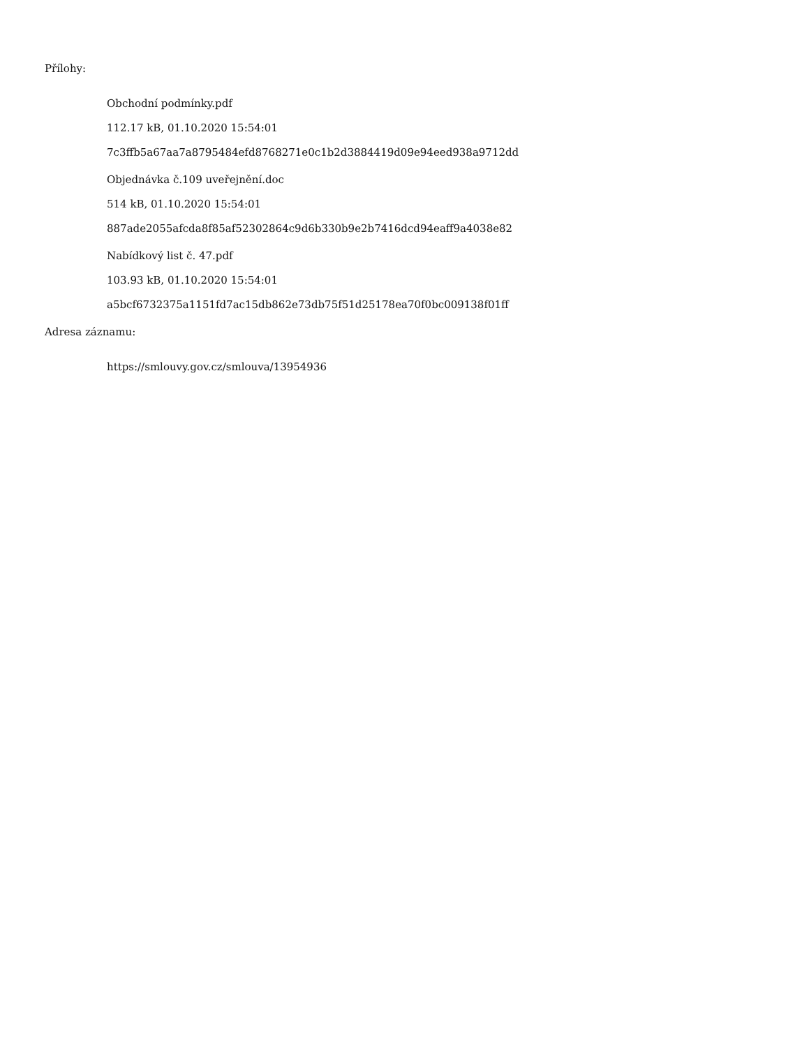Přílohy:
Obchodní podmínky.pdf
112.17 kB, 01.10.2020 15:54:01
7c3ffb5a67aa7a8795484efd8768271e0c1b2d3884419d09e94eed938a9712dd
Objednávka č.109 uveřejnění.doc
514 kB, 01.10.2020 15:54:01
887ade2055afcda8f85af52302864c9d6b330b9e2b7416dcd94eaff9a4038e82
Nabídkový list č. 47.pdf
103.93 kB, 01.10.2020 15:54:01
a5bcf6732375a1151fd7ac15db862e73db75f51d25178ea70f0bc009138f01ff
Adresa záznamu:
https://smlouvy.gov.cz/smlouva/13954936